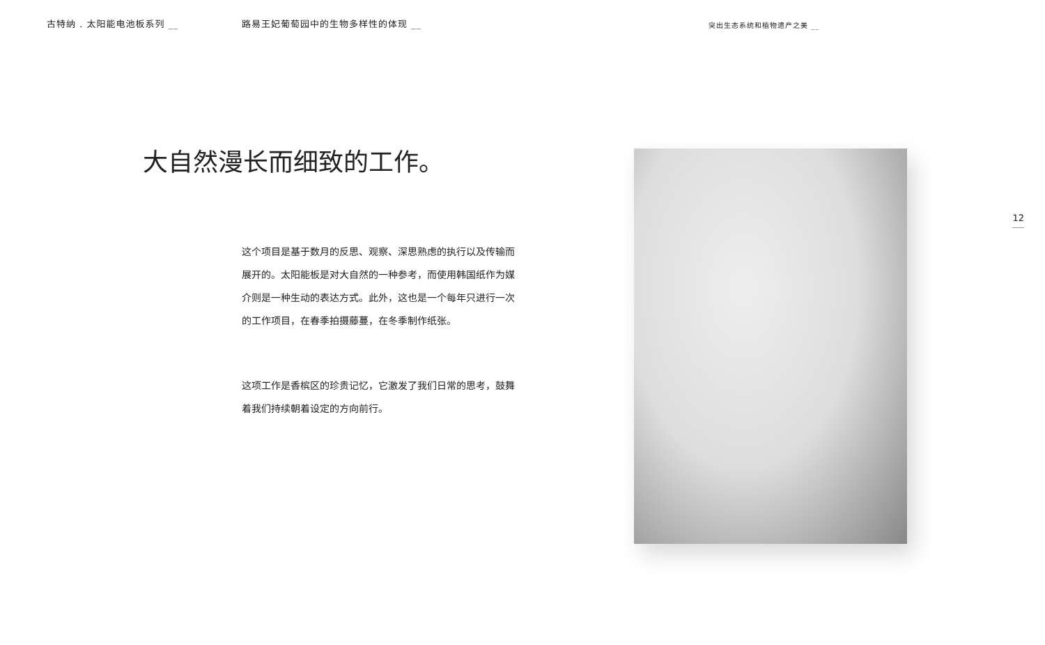古特纳 . 太阳能电池板系列 __ 路易王妃葡萄园中的生物多样性的体现 __
突出生态系统和植物遗产之美 __
大自然漫长而细致的工作。
这个项目是基于数月的反思、观察、深思熟虑的执行以及传输而展开的。太阳能板是对大自然的一种参考，而使用韩国纸作为媒介则是一种生动的表达方式。此外，这也是一个每年只进行一次的工作项目，在春季拍摄藤蔓，在冬季制作纸张。
这项工作是香槟区的珍贵记忆，它激发了我们日常的思考，鼓舞着我们持续朝着设定的方向前行。
12